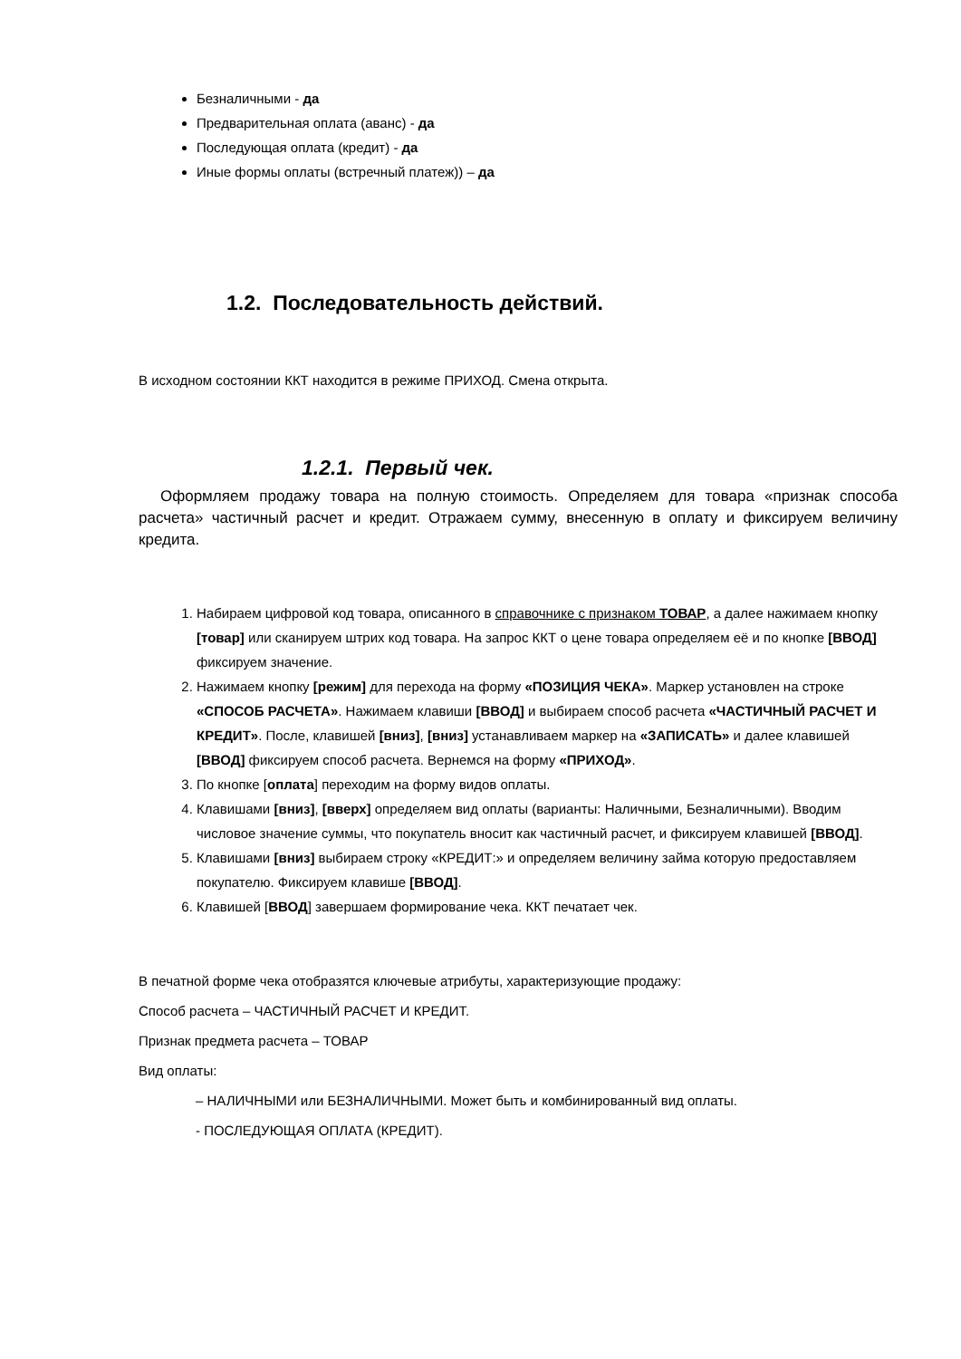Безналичными - да
Предварительная оплата (аванс) - да
Последующая оплата (кредит) - да
Иные формы оплаты (встречный платеж)) – да
1.2. Последовательность действий.
В исходном состоянии ККТ находится в режиме ПРИХОД. Смена открыта.
1.2.1. Первый чек.
Оформляем продажу товара на полную стоимость. Определяем для товара «признак способа расчета» частичный расчет и кредит. Отражаем сумму, внесенную в оплату и фиксируем величину кредита.
1. Набираем цифровой код товара, описанного в справочнике с признаком ТОВАР, а далее нажимаем кнопку [товар] или сканируем штрих код товара. На запрос ККТ о цене товара определяем её и по кнопке [ВВОД] фиксируем значение.
2. Нажимаем кнопку [режим] для перехода на форму «ПОЗИЦИЯ ЧЕКА». Маркер установлен на строке «СПОСОБ РАСЧЕТА». Нажимаем клавиши [ВВОД] и выбираем способ расчета «ЧАСТИЧНЫЙ РАСЧЕТ И КРЕДИТ». После, клавишей [вниз], [вниз] устанавливаем маркер на «ЗАПИСАТЬ» и далее клавишей [ВВОД] фиксируем способ расчета. Вернемся на форму «ПРИХОД».
3. По кнопке [оплата] переходим на форму видов оплаты.
4. Клавишами [вниз], [вверх] определяем вид оплаты (варианты: Наличными, Безналичными). Вводим числовое значение суммы, что покупатель вносит как частичный расчет, и фиксируем клавишей [ВВОД].
5. Клавишами [вниз] выбираем строку «КРЕДИТ:» и определяем величину займа которую предоставляем покупателю. Фиксируем клавише [ВВОД].
6. Клавишей [ВВОД] завершаем формирование чека. ККТ печатает чек.
В печатной форме чека отобразятся ключевые атрибуты, характеризующие продажу:
Способ расчета – ЧАСТИЧНЫЙ РАСЧЕТ И КРЕДИТ.
Признак предмета расчета – ТОВАР
Вид оплаты:
– НАЛИЧНЫМИ или БЕЗНАЛИЧНЫМИ. Может быть и комбинированный вид оплаты.
- ПОСЛЕДУЮЩАЯ ОПЛАТА (КРЕДИТ).